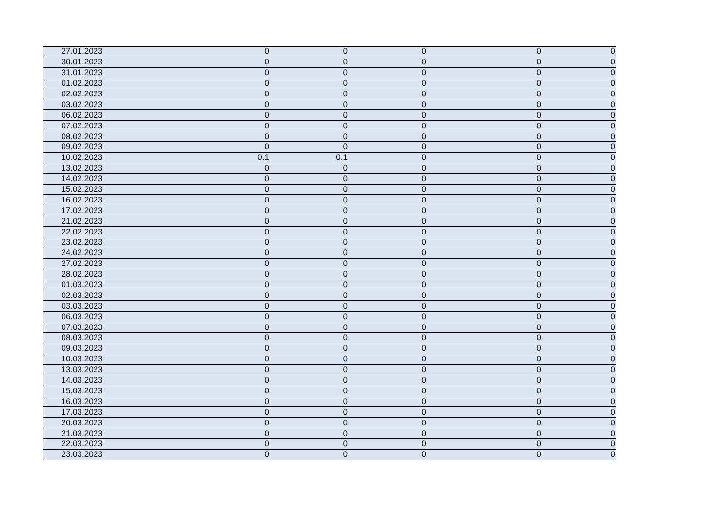| 27.01.2023 | 0 | 0 | 0 | 0 | 0 |
| 30.01.2023 | 0 | 0 | 0 | 0 | 0 |
| 31.01.2023 | 0 | 0 | 0 | 0 | 0 |
| 01.02.2023 | 0 | 0 | 0 | 0 | 0 |
| 02.02.2023 | 0 | 0 | 0 | 0 | 0 |
| 03.02.2023 | 0 | 0 | 0 | 0 | 0 |
| 06.02.2023 | 0 | 0 | 0 | 0 | 0 |
| 07.02.2023 | 0 | 0 | 0 | 0 | 0 |
| 08.02.2023 | 0 | 0 | 0 | 0 | 0 |
| 09.02.2023 | 0 | 0 | 0 | 0 | 0 |
| 10.02.2023 | 0.1 | 0.1 | 0 | 0 | 0 |
| 13.02.2023 | 0 | 0 | 0 | 0 | 0 |
| 14.02.2023 | 0 | 0 | 0 | 0 | 0 |
| 15.02.2023 | 0 | 0 | 0 | 0 | 0 |
| 16.02.2023 | 0 | 0 | 0 | 0 | 0 |
| 17.02.2023 | 0 | 0 | 0 | 0 | 0 |
| 21.02.2023 | 0 | 0 | 0 | 0 | 0 |
| 22.02.2023 | 0 | 0 | 0 | 0 | 0 |
| 23.02.2023 | 0 | 0 | 0 | 0 | 0 |
| 24.02.2023 | 0 | 0 | 0 | 0 | 0 |
| 27.02.2023 | 0 | 0 | 0 | 0 | 0 |
| 28.02.2023 | 0 | 0 | 0 | 0 | 0 |
| 01.03.2023 | 0 | 0 | 0 | 0 | 0 |
| 02.03.2023 | 0 | 0 | 0 | 0 | 0 |
| 03.03.2023 | 0 | 0 | 0 | 0 | 0 |
| 06.03.2023 | 0 | 0 | 0 | 0 | 0 |
| 07.03.2023 | 0 | 0 | 0 | 0 | 0 |
| 08.03.2023 | 0 | 0 | 0 | 0 | 0 |
| 09.03.2023 | 0 | 0 | 0 | 0 | 0 |
| 10.03.2023 | 0 | 0 | 0 | 0 | 0 |
| 13.03.2023 | 0 | 0 | 0 | 0 | 0 |
| 14.03.2023 | 0 | 0 | 0 | 0 | 0 |
| 15.03.2023 | 0 | 0 | 0 | 0 | 0 |
| 16.03.2023 | 0 | 0 | 0 | 0 | 0 |
| 17.03.2023 | 0 | 0 | 0 | 0 | 0 |
| 20.03.2023 | 0 | 0 | 0 | 0 | 0 |
| 21.03.2023 | 0 | 0 | 0 | 0 | 0 |
| 22.03.2023 | 0 | 0 | 0 | 0 | 0 |
| 23.03.2023 | 0 | 0 | 0 | 0 | 0 |